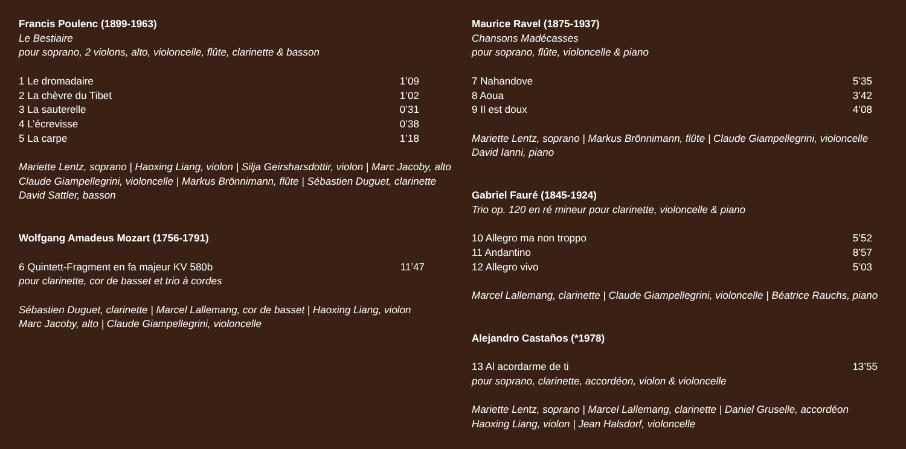Francis Poulenc (1899-1963)
Le Bestiaire
pour soprano, 2 violons, alto, violoncelle, flûte, clarinette & basson
1 Le dromadaire 1’09
2 La chèvre du Tibet 1’02
3 La sauterelle 0’31
4 L’écrevisse 0’38
5 La carpe 1’18
Mariette Lentz, soprano | Haoxing Liang, violon | Silja Geirsharsdottir, violon | Marc Jacoby, alto
Claude Giampellegrini, violoncelle | Markus Brönnimann, flûte | Sébastien Duguet, clarinette
David Sattler, basson
Wolfgang Amadeus Mozart (1756-1791)
6 Quintett-Fragment en fa majeur KV 580b 11’47
pour clarinette, cor de basset et trio à cordes
Sébastien Duguet, clarinette | Marcel Lallemang, cor de basset | Haoxing Liang, violon
Marc Jacoby, alto | Claude Giampellegrini, violoncelle
Maurice Ravel (1875-1937)
Chansons Madécasses
pour soprano, flûte, violoncelle & piano
7 Nahandove 5’35
8 Aoua 3’42
9 Il est doux 4’08
Mariette Lentz, soprano | Markus Brönnimann, flûte | Claude Giampellegrini, violoncelle
David Ianni, piano
Gabriel Fauré (1845-1924)
Trio op. 120 en ré mineur pour clarinette, violoncelle & piano
10 Allegro ma non troppo 5’52
11 Andantino 8’57
12 Allegro vivo 5’03
Marcel Lallemang, clarinette | Claude Giampellegrini, violoncelle | Béatrice Rauchs, piano
Alejandro Castaños (*1978)
13 Al acordarme de ti 13’55
pour soprano, clarinette, accordéon, violon & violoncelle
Mariette Lentz, soprano | Marcel Lallemang, clarinette | Daniel Gruselle, accordéon
Haoxing Liang, violon | Jean Halsdorf, violoncelle